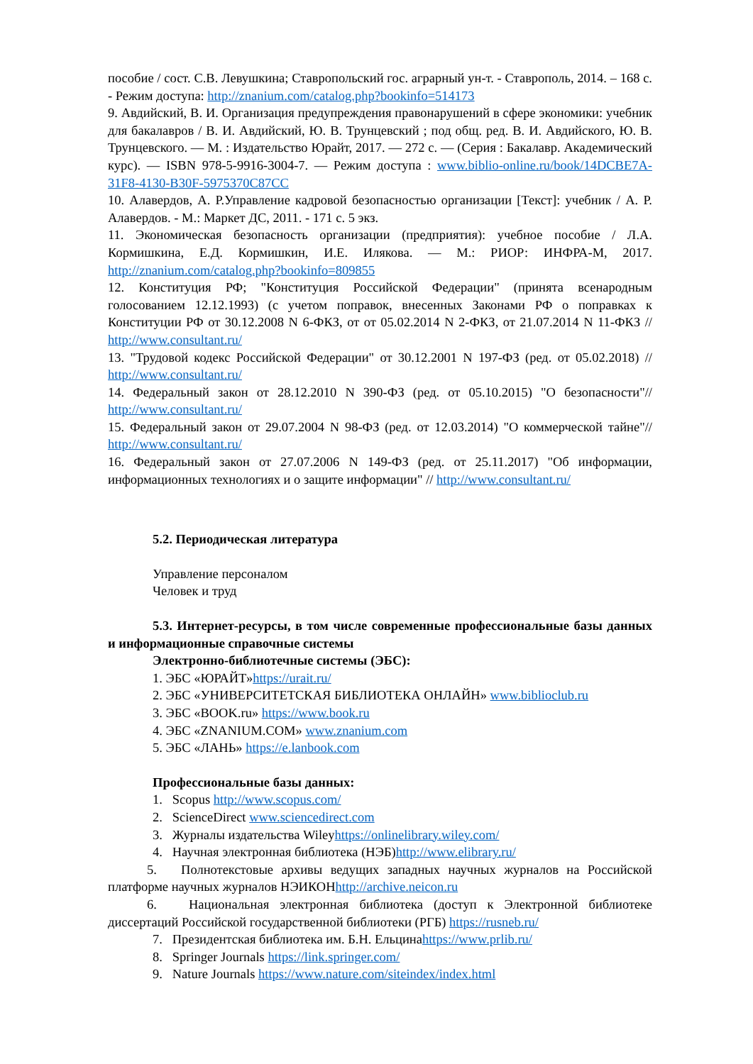пособие / сост. С.В. Левушкина; Ставропольский гос. аграрный ун-т. - Ставрополь, 2014. – 168 с. - Режим доступа: http://znanium.com/catalog.php?bookinfo=514173
9. Авдийский, В. И. Организация предупреждения правонарушений в сфере экономики: учебник для бакалавров / В. И. Авдийский, Ю. В. Трунцевский ; под общ. ред. В. И. Авдийского, Ю. В. Трунцевского. — М. : Издательство Юрайт, 2017. — 272 с. — (Серия : Бакалавр. Академический курс). — ISBN 978-5-9916-3004-7. — Режим доступа : www.biblio-online.ru/book/14DCBE7A-31F8-4130-B30F-5975370C87CC
10. Алавердов, А. Р.Управление кадровой безопасностью организации [Текст]: учебник / А. Р. Алавердов. - М.: Маркет ДС, 2011. - 171 с. 5 экз.
11. Экономическая безопасность организации (предприятия): учебное пособие / Л.А. Кормишкина, Е.Д. Кормишкин, И.Е. Илякова. — М.: РИОР: ИНФРА-М, 2017. http://znanium.com/catalog.php?bookinfo=809855
12. Конституция РФ; "Конституция Российской Федерации" (принята всенародным голосованием 12.12.1993) (с учетом поправок, внесенных Законами РФ о поправках к Конституции РФ от 30.12.2008 N 6-ФКЗ, от от 05.02.2014 N 2-ФКЗ, от 21.07.2014 N 11-ФКЗ // http://www.consultant.ru/
13. "Трудовой кодекс Российской Федерации" от 30.12.2001 N 197-ФЗ (ред. от 05.02.2018) // http://www.consultant.ru/
14. Федеральный закон от 28.12.2010 N 390-ФЗ (ред. от 05.10.2015) "О безопасности"// http://www.consultant.ru/
15. Федеральный закон от 29.07.2004 N 98-ФЗ (ред. от 12.03.2014) "О коммерческой тайне"// http://www.consultant.ru/
16. Федеральный закон от 27.07.2006 N 149-ФЗ (ред. от 25.11.2017) "Об информации, информационных технологиях и о защите информации" // http://www.consultant.ru/
5.2. Периодическая литература
Управление персоналом
Человек и труд
5.3. Интернет-ресурсы, в том числе современные профессиональные базы данных и информационные справочные системы
Электронно-библиотечные системы (ЭБС):
1. ЭБС «ЮРАЙТ»https://urait.ru/
2. ЭБС «УНИВЕРСИТЕТСКАЯ БИБЛИОТЕКА ОНЛАЙН» www.biblioclub.ru
3. ЭБС «BOOK.ru» https://www.book.ru
4. ЭБС «ZNANIUM.COM» www.znanium.com
5. ЭБС «ЛАНЬ» https://e.lanbook.com
Профессиональные базы данных:
1. Scopus http://www.scopus.com/
2. ScienceDirect www.sciencedirect.com
3. Журналы издательства Wileyhttps://onlinelibrary.wiley.com/
4. Научная электронная библиотека (НЭБ)http://www.elibrary.ru/
5. Полнотекстовые архивы ведущих западных научных журналов на Российской платформе научных журналов НЭИКОНhttp://archive.neicon.ru
6. Национальная электронная библиотека (доступ к Электронной библиотеке диссертаций Российской государственной библиотеки (РГБ) https://rusneb.ru/
7. Президентская библиотека им. Б.Н. Ельцинаhttps://www.prlib.ru/
8. Springer Journals https://link.springer.com/
9. Nature Journals https://www.nature.com/siteindex/index.html